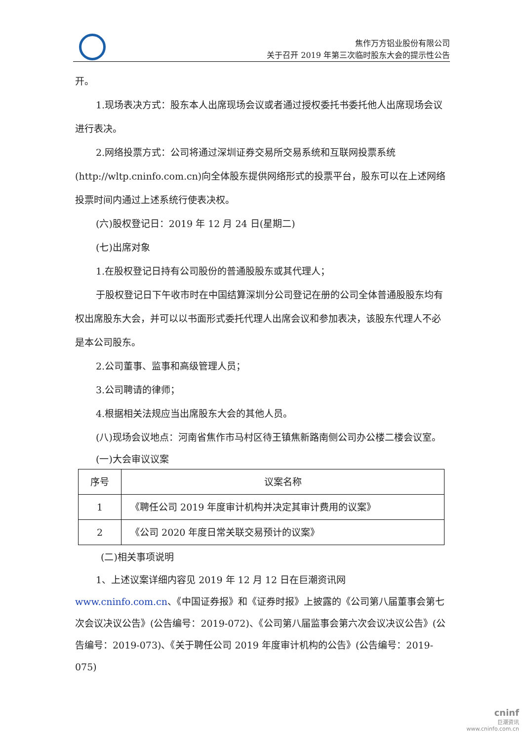焦作万方铝业股份有限公司
关于召开 2019 年第三次临时股东大会的提示性公告
开。
1.现场表决方式：股东本人出席现场会议或者通过授权委托书委托他人出席现场会议进行表决。
2.网络投票方式：公司将通过深圳证券交易所交易系统和互联网投票系统(http://wltp.cninfo.com.cn)向全体股东提供网络形式的投票平台，股东可以在上述网络投票时间内通过上述系统行使表决权。
(六)股权登记日：2019 年 12 月 24 日(星期二)
(七)出席对象
1.在股权登记日持有公司股份的普通股股东或其代理人；
于股权登记日下午收市时在中国结算深圳分公司登记在册的公司全体普通股股东均有权出席股东大会，并可以以书面形式委托代理人出席会议和参加表决，该股东代理人不必是本公司股东。
2.公司董事、监事和高级管理人员；
3.公司聘请的律师；
4.根据相关法规应当出席股东大会的其他人员。
(八)现场会议地点：河南省焦作市马村区待王镇焦新路南侧公司办公楼二楼会议室。
(一)大会审议议案
| 序号 | 议案名称 |
| 1 | 《聘任公司 2019 年度审计机构并决定其审计费用的议案》 |
| 2 | 《公司 2020 年度日常关联交易预计的议案》 |
(二)相关事项说明
1、上述议案详细内容见 2019 年 12 月 12 日在巨潮资讯网 www.cninfo.com.cn、《中国证券报》和《证券时报》上披露的《公司第八届董事会第七次会议决议公告》(公告编号：2019-072)、《公司第八届监事会第六次会议决议公告》(公告编号：2019-073)、《关于聘任公司 2019 年度审计机构的公告》(公告编号：2019-075)
cninf
巨潮资讯
www.cninfo.com.cn